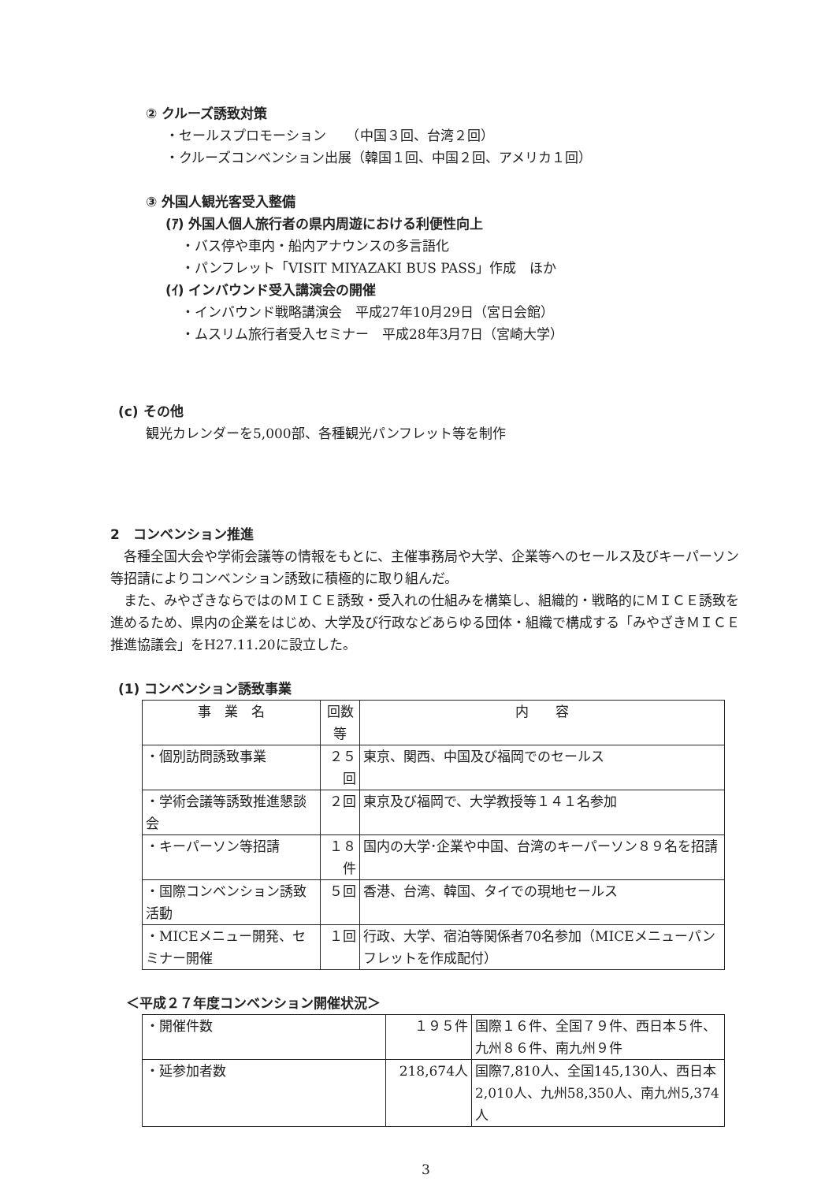② クルーズ誘致対策
・セールスプロモーション　　（中国３回、台湾２回）
・クルーズコンベンション出展（韓国１回、中国２回、アメリカ１回）
③ 外国人観光客受入整備
(ｱ) 外国人個人旅行者の県内周遊における利便性向上
・バス停や車内・船内アナウンスの多言語化
・パンフレット「VISIT MIYAZAKI BUS PASS」作成　ほか
(ｲ) インバウンド受入講演会の開催
・インバウンド戦略講演会　平成27年10月29日（宮日会館）
・ムスリム旅行者受入セミナー　平成28年3月7日（宮崎大学）
(c) その他
観光カレンダーを5,000部、各種観光パンフレット等を制作
2　コンベンション推進
　各種全国大会や学術会議等の情報をもとに、主催事務局や大学、企業等へのセールス及びキーパーソン等招請によりコンベンション誘致に積極的に取り組んだ。
　また、みやざきならではのＭＩＣＥ誘致・受入れの仕組みを構築し、組織的・戦略的にＭＩＣＥ誘致を進めるため、県内の企業をはじめ、大学及び行政などあらゆる団体・組織で構成する「みやざきＭＩＣＥ推進協議会」をH27.11.20に設立した。
(1) コンベンション誘致事業
| 事 業 名 | 回数等 | 内 容 |
| --- | --- | --- |
| ・個別訪問誘致事業 | ２５回 | 東京、関西、中国及び福岡でのセールス |
| ・学術会議等誘致推進懇談会 | ２回 | 東京及び福岡で、大学教授等１４１名参加 |
| ・キーパーソン等招請 | １８件 | 国内の大学･企業や中国、台湾のキーパーソン８９名を招請 |
| ・国際コンベンション誘致活動 | ５回 | 香港、台湾、韓国、タイでの現地セールス |
| ・MICEメニュー開発、セミナー開催 | １回 | 行政、大学、宿泊等関係者70名参加（MICEメニューパンフレットを作成配付） |
＜平成２７年度コンベンション開催状況＞
| ・開催件数 | １９５件 | 国際１６件、全国７９件、西日本５件、九州８６件、南九州９件 |
| ・延参加者数 | 218,674人 | 国際7,810人、全国145,130人、西日本2,010人、九州58,350人、南九州5,374人 |
3